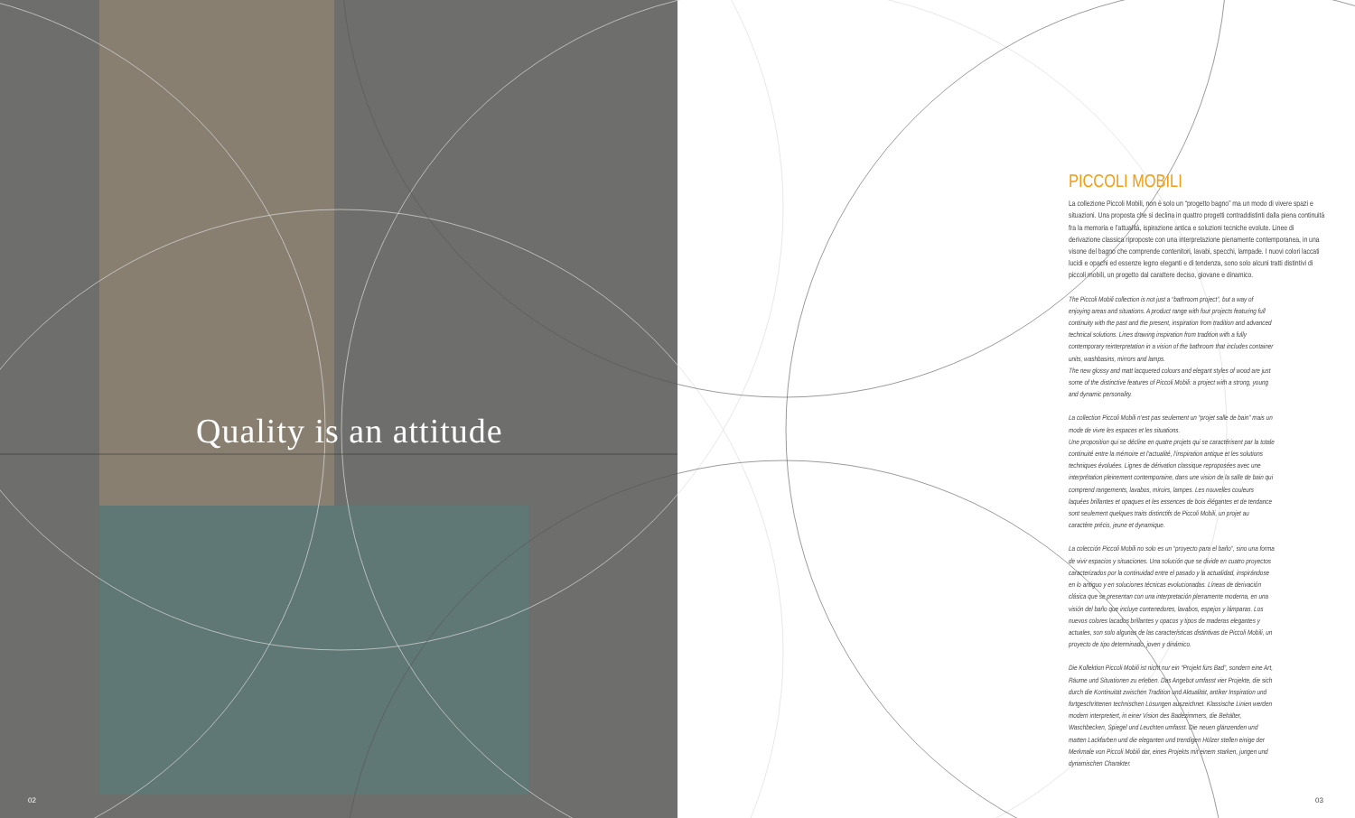Quality is an attitude
02
PICCOLI MOBILI
La collezione Piccoli Mobili, non è solo un “progetto bagno” ma un modo di vivere spazi e situazioni. Una proposta che si declina in quattro progetti contraddistinti dalla piena continuità fra la memoria e l’attualità, ispirazione antica e soluzioni tecniche evolute. Linee di derivazione classica riproposte con una interpretazione pienamente contemporanea, in una visone del bagno che comprende contenitori, lavabi, specchi, lampade. I nuovi colori laccati lucidi e opachi ed essenze legno eleganti e di tendenza, sono solo alcuni tratti distintivi di piccoli mobili, un progetto dal carattere deciso, giovane e dinamico.
The Piccoli Mobili collection is not just a “bathroom project”, but a way of enjoying areas and situations. A product range with four projects featuring full continuity with the past and the present, inspiration from tradition and advanced technical solutions. Lines drawing inspiration from tradition with a fully contemporary reinterpretation in a vision of the bathroom that includes container units, washbasins, mirrors and lamps.
The new glossy and matt lacquered colours and elegant styles of wood are just some of the distinctive features of Piccoli Mobili: a project with a strong, young and dynamic personality.
La collection Piccoli Mobili n’est pas seulement un “projet salle de bain” mais un mode de vivre les espaces et les situations.
Une proposition qui se décline en quatre projets qui se caractérisent par la totale continuité entre la mémoire et l’actualité, l’inspiration antique et les solutions techniques évoluées. Lignes de dérivation classique reproposées avec une interprétation pleinement contemporaine, dans une vision de la salle de bain qui comprend rangements, lavabos, miroirs, lampes. Les nouvelles couleurs laquées brillantes et opaques et les essences de bois élégantes et de tendance sont seulement quelques traits distinctifs de Piccoli Mobili, un projet au caractère précis, jeune et dynamique.
La colección Piccoli Mobili no solo es un “proyecto para el baño”, sino una forma de vivir espacios y situaciones. Una solución que se divide en cuatro proyectos caracterizados por la continuidad entre el pasado y la actualidad, inspirándose en lo antiguo y en soluciones técnicas evolucionadas. Líneas de derivación clásica que se presentan con una interpretación plenamente moderna, en una visión del baño que incluye contenedores, lavabos, espejos y lámparas. Los nuevos colores lacados brillantes y opacos y tipos de maderas elegantes y actuales, son solo algunas de las características distintivas de Piccoli Mobili, un proyecto de tipo determinado, joven y dinámico.
Die Kollektion Piccoli Mobili ist nicht nur ein “Projekt fürs Bad”, sondern eine Art, Räume und Situationen zu erleben. Das Angebot umfasst vier Projekte, die sich durch die Kontinuität zwischen Tradition und Aktualität, antiker Inspiration und fortgeschrittenen technischen Lösungen auszeichnet. Klassische Linien werden modern interpretiert, in einer Vision des Badezimmers, die Behälter, Waschbecken, Spiegel und Leuchten umfasst. Die neuen glänzenden und matten Lackfarben und die eleganten und trendigen Hölzer stellen einige der Merkmale von Piccoli Mobili dar, eines Projekts mit einem starken, jungen und dynamischen Charakter.
03